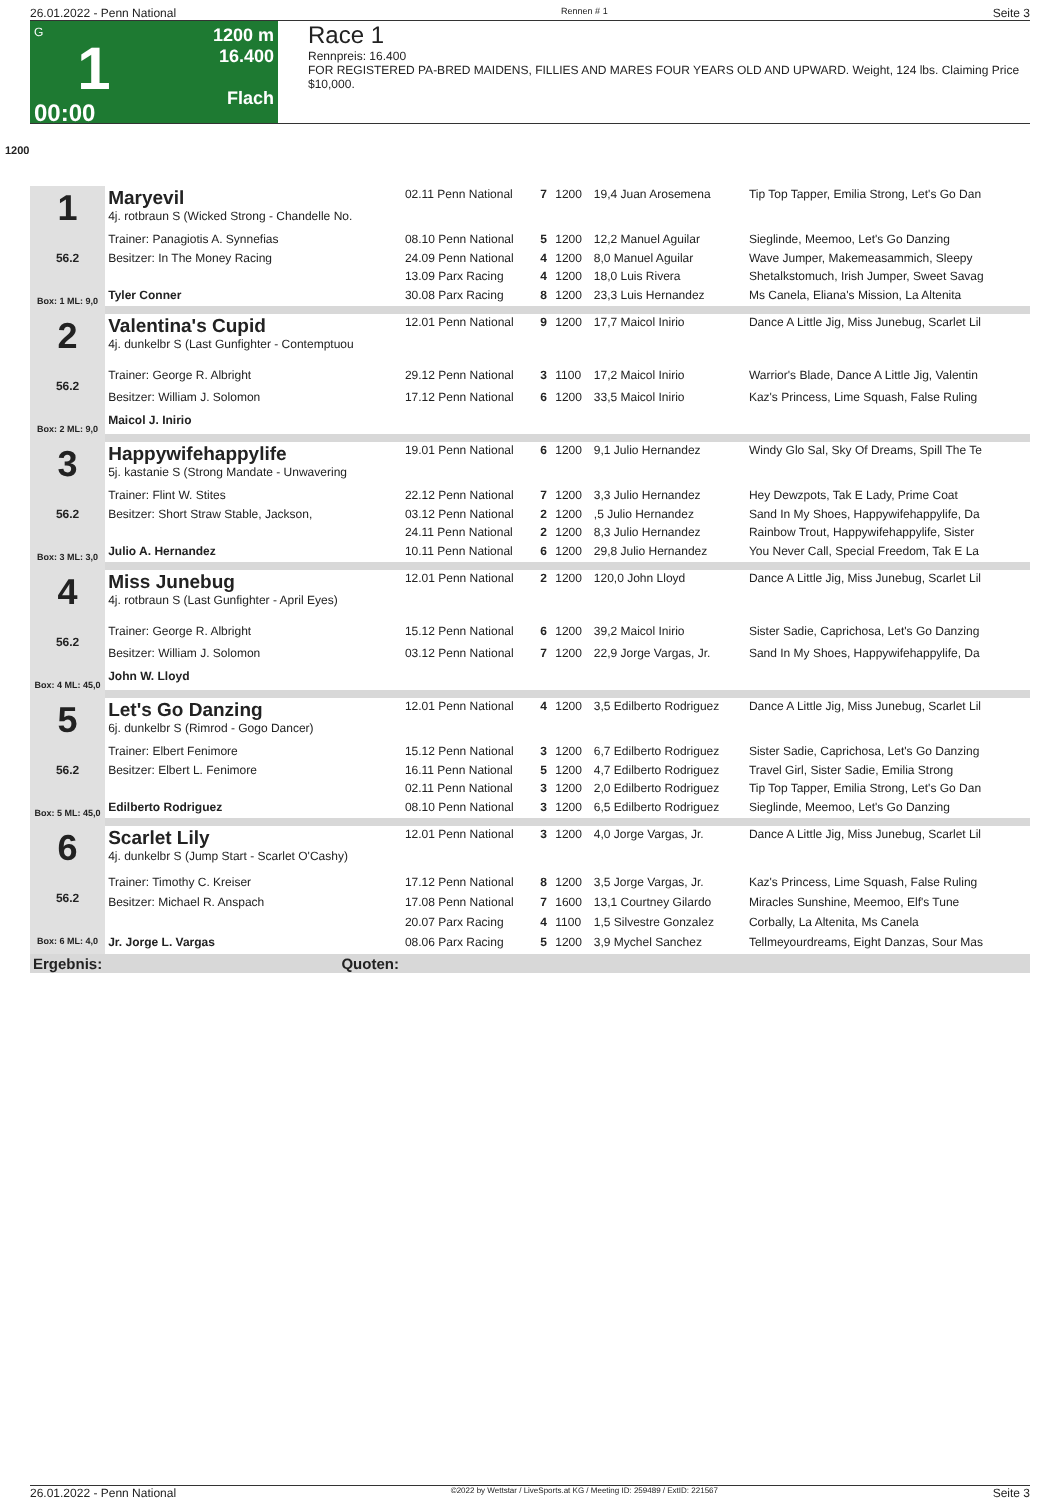26.01.2022 - Penn National Rennen # 1 Seite 3
G
1
00:00
1200 m
16.400
Flach
Race 1
Rennpreis: 16.400
FOR REGISTERED PA-BRED MAIDENS, FILLIES AND MARES FOUR YEARS OLD AND UPWARD. Weight, 124 lbs. Claiming Price $10,000.
1200
| 1 56.2 Box: 1 ML: 9,0 | Maryevil 4j. rotbraun S (Wicked Strong - Chandelle No. | 02.11 Penn National | 7 | 1200 | 19,4 Juan Arosemena | Tip Top Tapper, Emilia Strong, Let's Go Dan |
| | Trainer: Panagiotis A. Synnefias | 08.10 Penn National | 5 | 1200 | 12,2 Manuel Aguilar | Sieglinde, Meemoo, Let's Go Danzing |
| | Besitzer: In The Money Racing | 24.09 Penn National | 4 | 1200 | 8,0 Manuel Aguilar | Wave Jumper, Makemeasammich, Sleepy |
| | | 13.09 Parx Racing | 4 | 1200 | 18,0 Luis Rivera | Shetalkstomuch, Irish Jumper, Sweet Savag |
| | Tyler Conner | 30.08 Parx Racing | 8 | 1200 | 23,3 Luis Hernandez | Ms Canela, Eliana's Mission, La Altenita |
| 2 56.2 Box: 2 ML: 9,0 | Valentina's Cupid 4j. dunkelbr S (Last Gunfighter - Contemptuou | 12.01 Penn National | 9 | 1200 | 17,7 Maicol Inirio | Dance A Little Jig, Miss Junebug, Scarlet Lil |
| | Trainer: George R. Albright | 29.12 Penn National | 3 | 1100 | 17,2 Maicol Inirio | Warrior's Blade, Dance A Little Jig, Valentin |
| | Besitzer: William J. Solomon | 17.12 Penn National | 6 | 1200 | 33,5 Maicol Inirio | Kaz's Princess, Lime Squash, False Ruling |
| | Maicol J. Inirio | | | | | |
| 3 56.2 Box: 3 ML: 3,0 | Happywifehappylife 5j. kastanie S (Strong Mandate - Unwavering | 19.01 Penn National | 6 | 1200 | 9,1 Julio Hernandez | Windy Glo Sal, Sky Of Dreams, Spill The Te |
| | Trainer: Flint W. Stites | 22.12 Penn National | 7 | 1200 | 3,3 Julio Hernandez | Hey Dewzpots, Tak E Lady, Prime Coat |
| | Besitzer: Short Straw Stable, Jackson, | 03.12 Penn National | 2 | 1200 | ,5 Julio Hernandez | Sand In My Shoes, Happywifehappylife, Da |
| | | 24.11 Penn National | 2 | 1200 | 8,3 Julio Hernandez | Rainbow Trout, Happywifehappylife, Sister |
| | Julio A. Hernandez | 10.11 Penn National | 6 | 1200 | 29,8 Julio Hernandez | You Never Call, Special Freedom, Tak E La |
| 4 56.2 Box: 4 ML: 45,0 | Miss Junebug 4j. rotbraun S (Last Gunfighter - April Eyes) | 12.01 Penn National | 2 | 1200 | 120,0 John Lloyd | Dance A Little Jig, Miss Junebug, Scarlet Lil |
| | Trainer: George R. Albright | 15.12 Penn National | 6 | 1200 | 39,2 Maicol Inirio | Sister Sadie, Caprichosa, Let's Go Danzing |
| | Besitzer: William J. Solomon | 03.12 Penn National | 7 | 1200 | 22,9 Jorge Vargas, Jr. | Sand In My Shoes, Happywifehappylife, Da |
| | John W. Lloyd | | | | | |
| 5 56.2 Box: 5 ML: 45,0 | Let's Go Danzing 6j. dunkelbr S (Rimrod - Gogo Dancer) | 12.01 Penn National | 4 | 1200 | 3,5 Edilberto Rodriguez | Dance A Little Jig, Miss Junebug, Scarlet Lil |
| | Trainer: Elbert Fenimore | 15.12 Penn National | 3 | 1200 | 6,7 Edilberto Rodriguez | Sister Sadie, Caprichosa, Let's Go Danzing |
| | Besitzer: Elbert L. Fenimore | 16.11 Penn National | 5 | 1200 | 4,7 Edilberto Rodriguez | Travel Girl, Sister Sadie, Emilia Strong |
| | | 02.11 Penn National | 3 | 1200 | 2,0 Edilberto Rodriguez | Tip Top Tapper, Emilia Strong, Let's Go Dan |
| | Edilberto Rodriguez | 08.10 Penn National | 3 | 1200 | 6,5 Edilberto Rodriguez | Sieglinde, Meemoo, Let's Go Danzing |
| 6 56.2 Box: 6 ML: 4,0 | Scarlet Lily 4j. dunkelbr S (Jump Start - Scarlet O'Cashy) | 12.01 Penn National | 3 | 1200 | 4,0 Jorge Vargas, Jr. | Dance A Little Jig, Miss Junebug, Scarlet Lil |
| | Trainer: Timothy C. Kreiser | 17.12 Penn National | 8 | 1200 | 3,5 Jorge Vargas, Jr. | Kaz's Princess, Lime Squash, False Ruling |
| | Besitzer: Michael R. Anspach | 17.08 Penn National | 7 | 1600 | 13,1 Courtney Gilardo | Miracles Sunshine, Meemoo, Elf's Tune |
| | | 20.07 Parx Racing | 4 | 1100 | 1,5 Silvestre Gonzalez | Corbally, La Altenita, Ms Canela |
| | Jr. Jorge L. Vargas | 08.06 Parx Racing | 5 | 1200 | 3,9 Mychel Sanchez | Tellmeyourdreams, Eight Danzas, Sour Mas |
| Ergebnis: | Quoten: | | | | | |
26.01.2022 - Penn National ©2022 by Wettstar / LiveSports.at KG / Meeting ID: 259489 / ExtID: 221567 Seite 3